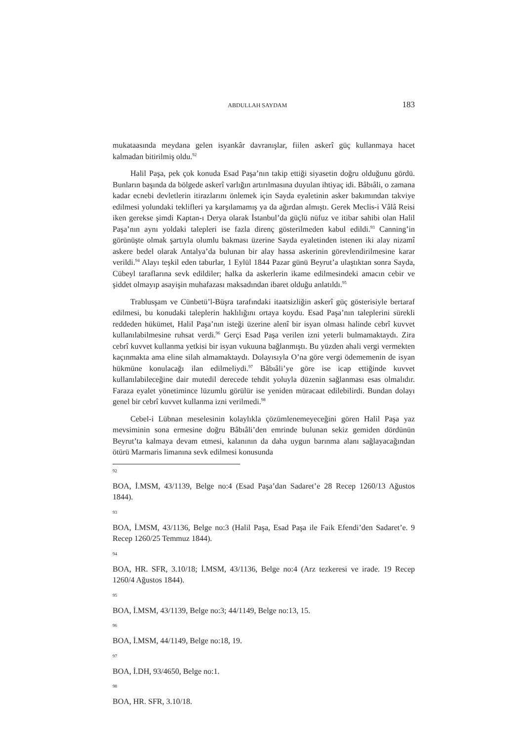ABDULLAH SAYDAM
183
mukataasında meydana gelen isyankâr davranışlar, fiilen askerî güç kullanmaya hacet kalmadan bitirilmiş oldu.<sup>92</sup>
Halil Paşa, pek çok konuda Esad Paşa’nın takip ettiği siyasetin doğru olduğunu gördü. Bunların başında da bölgede askerî varlığın artırılmasına duyulan ihtiyaç idi. Bâbıâli, o zamana kadar ecnebi devletlerin itirazlarını önlemek için Sayda eyaletinin asker bakımından takviye edilmesi yolundaki teklifleri ya karşılamamış ya da ağırdan almıştı. Gerek Meclis-i Vâlâ Reisi iken gerekse şimdi Kaptan-ı Derya olarak İstanbul’da güçlü nüfuz ve itibar sahibi olan Halil Paşa’nın aynı yoldaki talepleri ise fazla direnç gösterilmeden kabul edildi.<sup>93</sup> Canning’in görünüşte olmak şartıyla olumlu bakması üzerine Sayda eyaletinden istenen iki alay nizamî askere bedel olarak Antalya’da bulunan bir alay hassa askerinin görevlendirilmesine karar verildi.<sup>94</sup> Alayı teşkil eden taburlar, 1 Eylül 1844 Pazar günü Beyrut’a ulaştıktan sonra Sayda, Cübeyl taraflarına sevk edildiler; halka da askerlerin ikame edilmesindeki amacın cebir ve şiddet olmayıp asayişin muhafazası maksadından ibaret olduğu anlatıldı.<sup>95</sup>
Trablusşam ve Cünbetü’l-Büşra tarafındaki itaatsizliğin askerî güç gösterisiyle bertaraf edilmesi, bu konudaki taleplerin haklılığını ortaya koydu. Esad Paşa’nın taleplerini sürekli reddeden hükümet, Halil Paşa’nın isteği üzerine alenî bir isyan olması halinde cebrî kuvvet kullanılabilmesine ruhsat verdi.<sup>96</sup> Gerçi Esad Paşa verilen izni yeterli bulmamaktaydı. Zira cebrî kuvvet kullanma yetkisi bir isyan vukuuna bağlanmıştı. Bu yüzden ahali vergi vermekten kaçınmakta ama eline silah almamaktaydı. Dolayısıyla O’na göre vergi ödememenin de isyan hükmüne konulacağı ilan edilmeliydi.<sup>97</sup> Bâbıâli’ye göre ise icap ettiğinde kuvvet kullanılabileceğine dair mutedil derecede tehdit yoluyla düzenin sağlanması esas olmalıdır. Faraza eyalet yönetimince lüzumlu görülür ise yeniden müracaat edilebilirdi. Bundan dolayı genel bir cebrî kuvvet kullanma izni verilmedi.<sup>98</sup>
Cebel-i Lübnan meselesinin kolaylıkla çözümlenemeyeceğini gören Halil Paşa yaz mevsiminin sona ermesine doğru Bâbıâli’den emrinde bulunan sekiz gemiden dördünün Beyrut’ta kalmaya devam etmesi, kalanının da daha uygun barınma alanı sağlayacağından ötürü Marmaris limanına sevk edilmesi konusunda
92
BOA, İ.MSM, 43/1139, Belge no:4 (Esad Paşa’dan Sadaret’e 28 Recep 1260/13 Ağustos 1844).
93
BOA, İ.MSM, 43/1136, Belge no:3 (Halil Paşa, Esad Paşa ile Faik Efendi’den Sadaret’e. 9 Recep 1260/25 Temmuz 1844).
94
BOA, HR. SFR, 3.10/18; İ.MSM, 43/1136, Belge no:4 (Arz tezkeresi ve irade. 19 Recep 1260/4 Ağustos 1844).
95
BOA, İ.MSM, 43/1139, Belge no:3; 44/1149, Belge no:13, 15.
96
BOA, İ.MSM, 44/1149, Belge no:18, 19.
97
BOA, İ.DH, 93/4650, Belge no:1.
98
BOA, HR. SFR, 3.10/18.